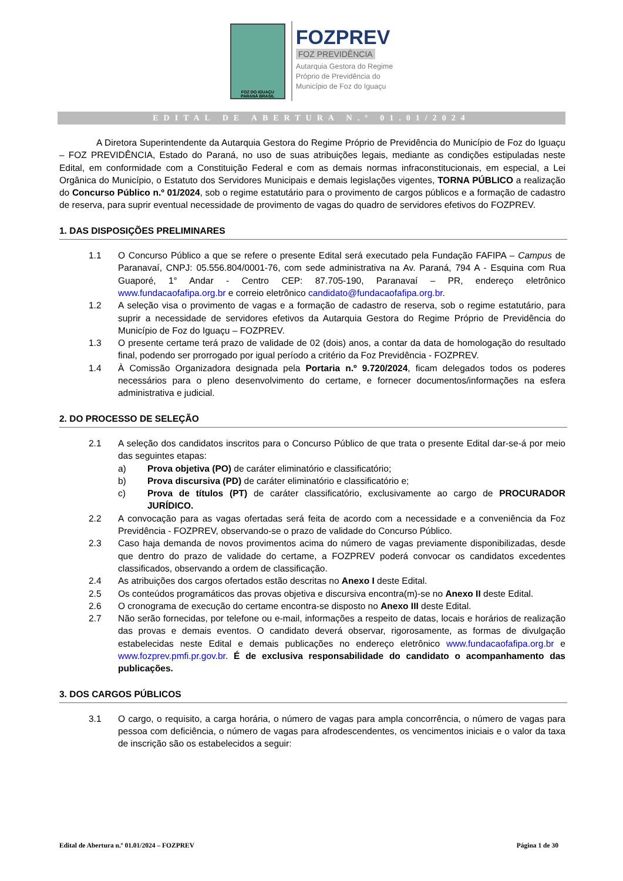FOZ DO IGUAÇU
PARANÁ BRASIL
FOZPREV
FOZ PREVIDÊNCIA
Autarquia Gestora do Regime
Próprio de Previdência do
Município de Foz do Iguaçu
EDITAL DE ABERTURA N.º 01.01/2024
A Diretora Superintendente da Autarquia Gestora do Regime Próprio de Previdência do Município de Foz do Iguaçu – FOZ PREVIDÊNCIA, Estado do Paraná, no uso de suas atribuições legais, mediante as condições estipuladas neste Edital, em conformidade com a Constituição Federal e com as demais normas infraconstitucionais, em especial, a Lei Orgânica do Município, o Estatuto dos Servidores Municipais e demais legislações vigentes, TORNA PÚBLICO a realização do Concurso Público n.º 01/2024, sob o regime estatutário para o provimento de cargos públicos e a formação de cadastro de reserva, para suprir eventual necessidade de provimento de vagas do quadro de servidores efetivos do FOZPREV.
1. DAS DISPOSIÇÕES PRELIMINARES
1.1 O Concurso Público a que se refere o presente Edital será executado pela Fundação FAFIPA – Campus de Paranavaí, CNPJ: 05.556.804/0001-76, com sede administrativa na Av. Paraná, 794 A - Esquina com Rua Guaporé, 1° Andar - Centro CEP: 87.705-190, Paranavaí – PR, endereço eletrônico www.fundacaofafipa.org.br e correio eletrônico candidato@fundacaofafipa.org.br.
1.2 A seleção visa o provimento de vagas e a formação de cadastro de reserva, sob o regime estatutário, para suprir a necessidade de servidores efetivos da Autarquia Gestora do Regime Próprio de Previdência do Município de Foz do Iguaçu – FOZPREV.
1.3 O presente certame terá prazo de validade de 02 (dois) anos, a contar da data de homologação do resultado final, podendo ser prorrogado por igual período a critério da Foz Previdência - FOZPREV.
1.4 À Comissão Organizadora designada pela Portaria n.º 9.720/2024, ficam delegados todos os poderes necessários para o pleno desenvolvimento do certame, e fornecer documentos/informações na esfera administrativa e judicial.
2. DO PROCESSO DE SELEÇÃO
2.1 A seleção dos candidatos inscritos para o Concurso Público de que trata o presente Edital dar-se-á por meio das seguintes etapas:
a) Prova objetiva (PO) de caráter eliminatório e classificatório;
b) Prova discursiva (PD) de caráter eliminatório e classificatório e;
c) Prova de títulos (PT) de caráter classificatório, exclusivamente ao cargo de PROCURADOR JURÍDICO.
2.2 A convocação para as vagas ofertadas será feita de acordo com a necessidade e a conveniência da Foz Previdência - FOZPREV, observando-se o prazo de validade do Concurso Público.
2.3 Caso haja demanda de novos provimentos acima do número de vagas previamente disponibilizadas, desde que dentro do prazo de validade do certame, a FOZPREV poderá convocar os candidatos excedentes classificados, observando a ordem de classificação.
2.4 As atribuições dos cargos ofertados estão descritas no Anexo I deste Edital.
2.5 Os conteúdos programáticos das provas objetiva e discursiva encontra(m)-se no Anexo II deste Edital.
2.6 O cronograma de execução do certame encontra-se disposto no Anexo III deste Edital.
2.7 Não serão fornecidas, por telefone ou e-mail, informações a respeito de datas, locais e horários de realização das provas e demais eventos. O candidato deverá observar, rigorosamente, as formas de divulgação estabelecidas neste Edital e demais publicações no endereço eletrônico www.fundacaofafipa.org.br e www.fozprev.pmfi.pr.gov.br. É de exclusiva responsabilidade do candidato o acompanhamento das publicações.
3. DOS CARGOS PÚBLICOS
3.1 O cargo, o requisito, a carga horária, o número de vagas para ampla concorrência, o número de vagas para pessoa com deficiência, o número de vagas para afrodescendentes, os vencimentos iniciais e o valor da taxa de inscrição são os estabelecidos a seguir:
Edital de Abertura n.º 01.01/2024 – FOZPREV Página 1 de 30